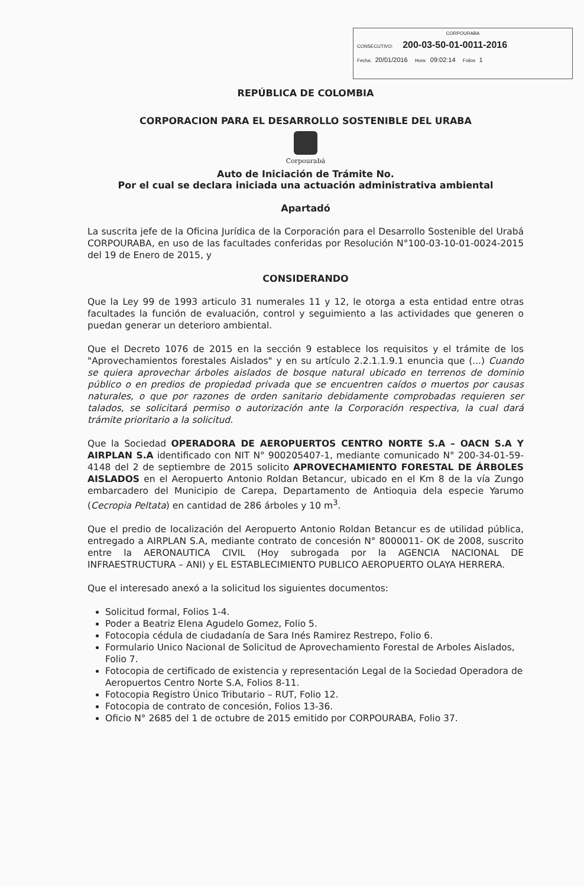CORPOURABA
CONSECUTIVO: 200-03-50-01-0011-2016
Fecha: 20/01/2016 Hora: 09:02:14 Folios 1
REPÚBLICA DE COLOMBIA
CORPORACION PARA EL DESARROLLO SOSTENIBLE DEL URABA
Corpourabá
Auto de Iniciación de Trámite No.
Por el cual se declara iniciada una actuación administrativa ambiental
Apartadó
La suscrita jefe de la Oficina Jurídica de la Corporación para el Desarrollo Sostenible del Urabá CORPOURABA, en uso de las facultades conferidas por Resolución N°100-03-10-01-0024-2015 del 19 de Enero de 2015, y
CONSIDERANDO
Que la Ley 99 de 1993 articulo 31 numerales 11 y 12, le otorga a esta entidad entre otras facultades la función de evaluación, control y seguimiento a las actividades que generen o puedan generar un deterioro ambiental.
Que el Decreto 1076 de 2015 en la sección 9 establece los requisitos y el trámite de los "Aprovechamientos forestales Aislados" y en su artículo 2.2.1.1.9.1 enuncia que (...) Cuando se quiera aprovechar árboles aislados de bosque natural ubicado en terrenos de dominio público o en predios de propiedad privada que se encuentren caídos o muertos por causas naturales, o que por razones de orden sanitario debidamente comprobadas requieren ser talados, se solicitará permiso o autorización ante la Corporación respectiva, la cual dará trámite prioritario a la solicitud.
Que la Sociedad OPERADORA DE AEROPUERTOS CENTRO NORTE S.A – OACN S.A Y AIRPLAN S.A identificado con NIT N° 900205407-1, mediante comunicado N° 200-34-01-59-4148 del 2 de septiembre de 2015 solicito APROVECHAMIENTO FORESTAL DE ÁRBOLES AISLADOS en el Aeropuerto Antonio Roldan Betancur, ubicado en el Km 8 de la vía Zungo embarcadero del Municipio de Carepa, Departamento de Antioquia dela especie Yarumo (Cecropia Peltata) en cantidad de 286 árboles y 10 m<sup>3</sup>.
Que el predio de localización del Aeropuerto Antonio Roldan Betancur es de utilidad pública, entregado a AIRPLAN S.A, mediante contrato de concesión N° 8000011- OK de 2008, suscrito entre la AERONAUTICA CIVIL (Hoy subrogada por la AGENCIA NACIONAL DE INFRAESTRUCTURA – ANI) y EL ESTABLECIMIENTO PUBLICO AEROPUERTO OLAYA HERRERA.
Que el interesado anexó a la solicitud los siguientes documentos:
Solicitud formal, Folios 1-4.
Poder a Beatriz Elena Agudelo Gomez, Folio 5.
Fotocopia cédula de ciudadanía de Sara Inés Ramirez Restrepo, Folio 6.
Formulario Unico Nacional de Solicitud de Aprovechamiento Forestal de Arboles Aislados, Folio 7.
Fotocopia de certificado de existencia y representación Legal de la Sociedad Operadora de Aeropuertos Centro Norte S.A, Folios 8-11.
Fotocopia Registro Único Tributario – RUT, Folio 12.
Fotocopia de contrato de concesión, Folios 13-36.
Oficio N° 2685 del 1 de octubre de 2015 emitido por CORPOURABA, Folio 37.